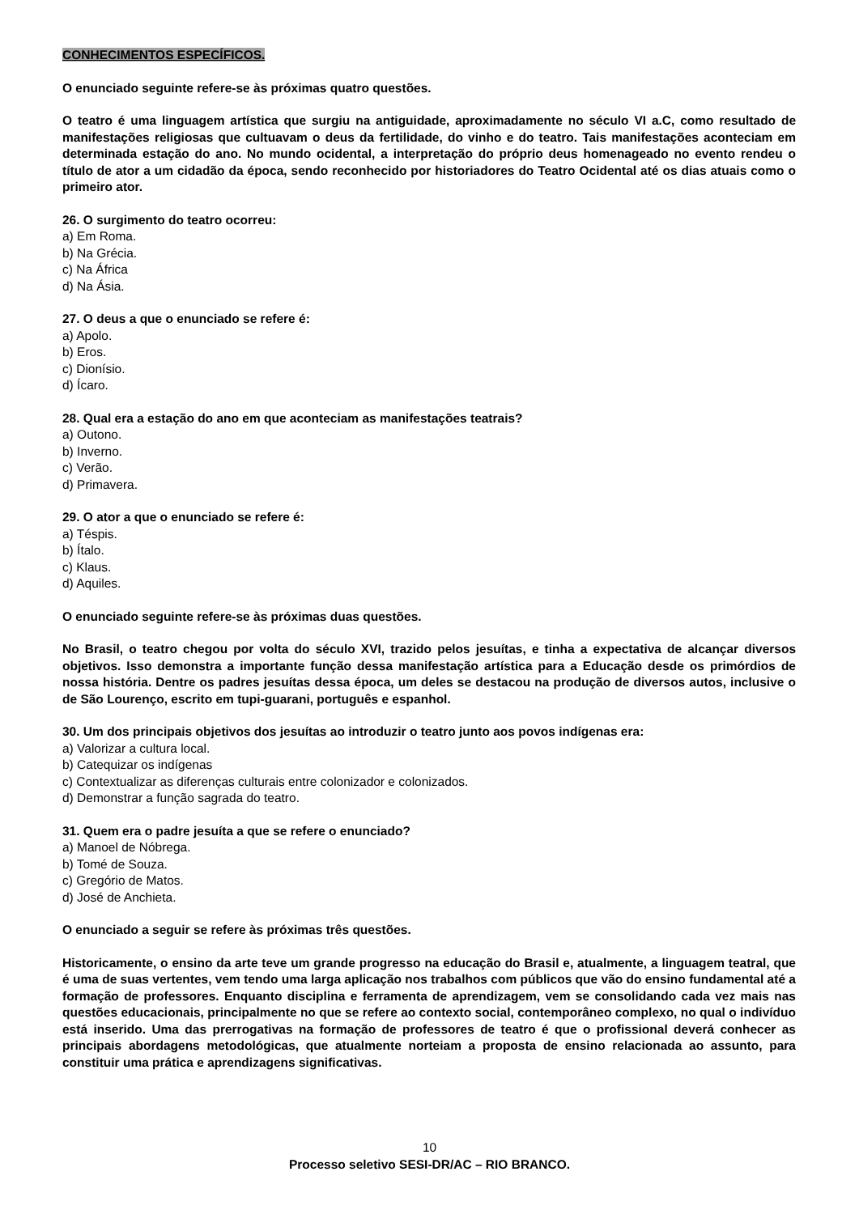CONHECIMENTOS ESPECÍFICOS.
O enunciado seguinte refere-se às próximas quatro questões.
O teatro é uma linguagem artística que surgiu na antiguidade, aproximadamente no século VI a.C, como resultado de manifestações religiosas que cultuavam o deus da fertilidade, do vinho e do teatro. Tais manifestações aconteciam em determinada estação do ano. No mundo ocidental, a interpretação do próprio deus homenageado no evento rendeu o título de ator a um cidadão da época, sendo reconhecido por historiadores do Teatro Ocidental até os dias atuais como o primeiro ator.
26. O surgimento do teatro ocorreu:
a) Em Roma.
b) Na Grécia.
c) Na África
d) Na Ásia.
27. O deus a que o enunciado se refere é:
a) Apolo.
b) Eros.
c) Dionísio.
d) Ícaro.
28. Qual era a estação do ano em que aconteciam as manifestações teatrais?
a) Outono.
b) Inverno.
c) Verão.
d) Primavera.
29. O ator a que o enunciado se refere é:
a) Téspis.
b) Ítalo.
c) Klaus.
d) Aquiles.
O enunciado seguinte refere-se às próximas duas questões.
No Brasil, o teatro chegou por volta do século XVI, trazido pelos jesuítas, e tinha a expectativa de alcançar diversos objetivos. Isso demonstra a importante função dessa manifestação artística para a Educação desde os primórdios de nossa história. Dentre os padres jesuítas dessa época, um deles se destacou na produção de diversos autos, inclusive o de São Lourenço, escrito em tupi-guarani, português e espanhol.
30. Um dos principais objetivos dos jesuítas ao introduzir o teatro junto aos povos indígenas era:
a) Valorizar a cultura local.
b) Catequizar os indígenas
c) Contextualizar as diferenças culturais entre colonizador e colonizados.
d) Demonstrar a função sagrada do teatro.
31. Quem era o padre jesuíta a que se refere o enunciado?
a) Manoel de Nóbrega.
b) Tomé de Souza.
c) Gregório de Matos.
d) José de Anchieta.
O enunciado a seguir se refere às próximas três questões.
Historicamente, o ensino da arte teve um grande progresso na educação do Brasil e, atualmente, a linguagem teatral, que é uma de suas vertentes, vem tendo uma larga aplicação nos trabalhos com públicos que vão do ensino fundamental até a formação de professores. Enquanto disciplina e ferramenta de aprendizagem, vem se consolidando cada vez mais nas questões educacionais, principalmente no que se refere ao contexto social, contemporâneo complexo, no qual o indivíduo está inserido. Uma das prerrogativas na formação de professores de teatro é que o profissional deverá conhecer as principais abordagens metodológicas, que atualmente norteiam a proposta de ensino relacionada ao assunto, para constituir uma prática e aprendizagens significativas.
10
Processo seletivo SESI-DR/AC – RIO BRANCO.